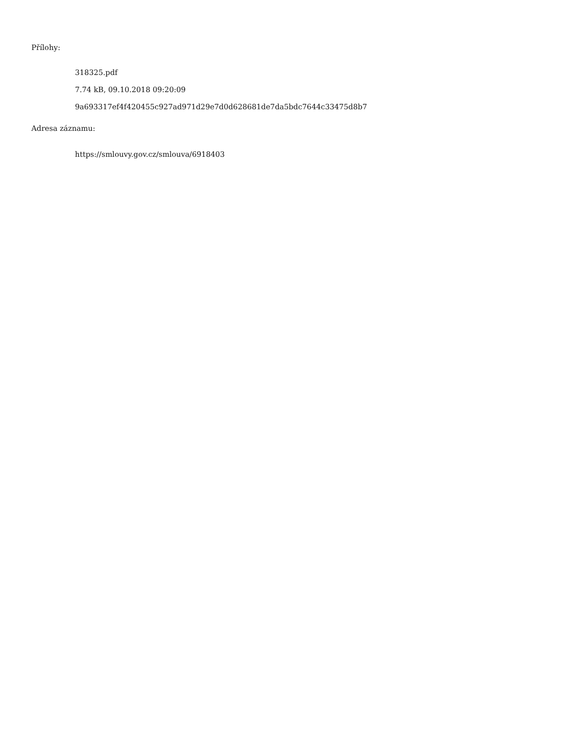Přílohy:
318325.pdf
7.74 kB, 09.10.2018 09:20:09
9a693317ef4f420455c927ad971d29e7d0d628681de7da5bdc7644c33475d8b7
Adresa záznamu:
https://smlouvy.gov.cz/smlouva/6918403